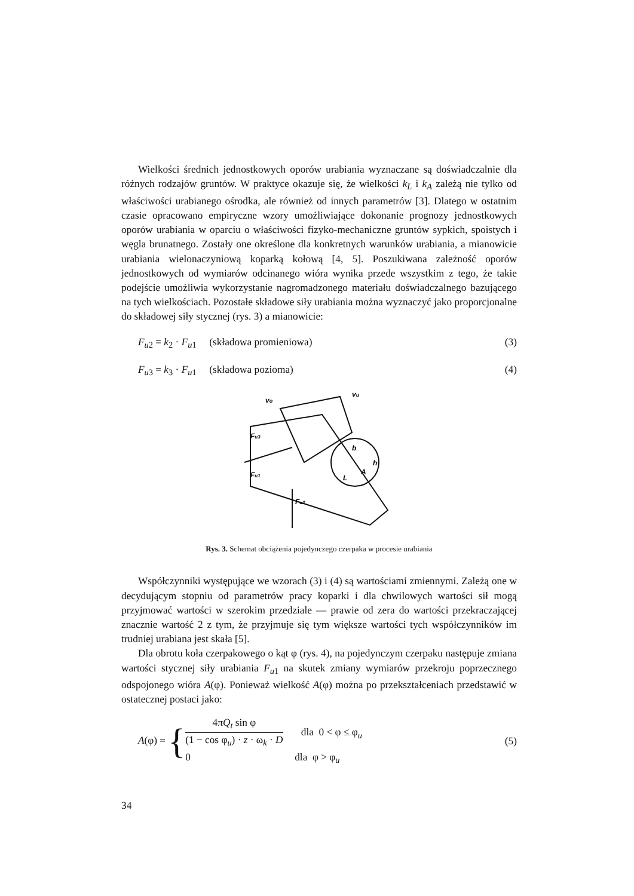Wielkości średnich jednostkowych oporów urabiania wyznaczane są doświadczalnie dla różnych rodzajów gruntów. W praktyce okazuje się, że wielkości k<sub>L</sub> i k<sub>A</sub> zależą nie tylko od właściwości urabianego ośrodka, ale również od innych parametrów [3]. Dlatego w ostatnim czasie opracowano empiryczne wzory umożliwiające dokonanie prognozy jednostkowych oporów urabiania w oparciu o właściwości fizyko-mechaniczne gruntów sypkich, spoistych i węgla brunatnego. Zostały one określone dla konkretnych warunków urabiania, a mianowicie urabiania wielonaczyniową koparką kołową [4, 5]. Poszukiwana zależność oporów jednostkowych od wymiarów odcinanego wióra wynika przede wszystkim z tego, że takie podejście umożliwia wykorzystanie nagromadzonego materiału doświadczalnego bazującego na tych wielkościach. Pozostałe składowe siły urabiania można wyznaczyć jako proporcjonalne do składowej siły stycznej (rys. 3) a mianowicie:
F<sub>u2</sub> = k<sub>2</sub> · F<sub>u1</sub> (składowa promieniowa) (3)
F<sub>u3</sub> = k<sub>3</sub> · F<sub>u1</sub> (składowa pozioma) (4)
vo
vu
Fu3
Fu1
Fu2
b
h
A
L
Rys. 3. Schemat obciążenia pojedynczego czerpaka w procesie urabiania
Współczynniki występujące we wzorach (3) i (4) są wartościami zmiennymi. Zależą one w decydującym stopniu od parametrów pracy koparki i dla chwilowych wartości sił mogą przyjmować wartości w szerokim przedziale — prawie od zera do wartości przekraczającej znacznie wartość 2 z tym, że przyjmuje się tym większe wartości tych współczynników im trudniej urabiana jest skała [5].
Dla obrotu koła czerpakowego o kąt φ (rys. 4), na pojedynczym czerpaku następuje zmiana wartości stycznej siły urabiania F<sub>u1</sub> na skutek zmiany wymiarów przekroju poprzecznego odspojonego wióra A(φ). Ponieważ wielkość A(φ) można po przekształceniach przedstawić w ostatecznej postaci jako:
A(φ) = {
4πQ<sub>t</sub> sin φ
(1 − cos φ<sub>u</sub>) · z · ω<sub>k</sub> · D
dla 0 < φ ≤ φ<sub>u</sub>
0 dla φ > φ<sub>u</sub>
(5)
34